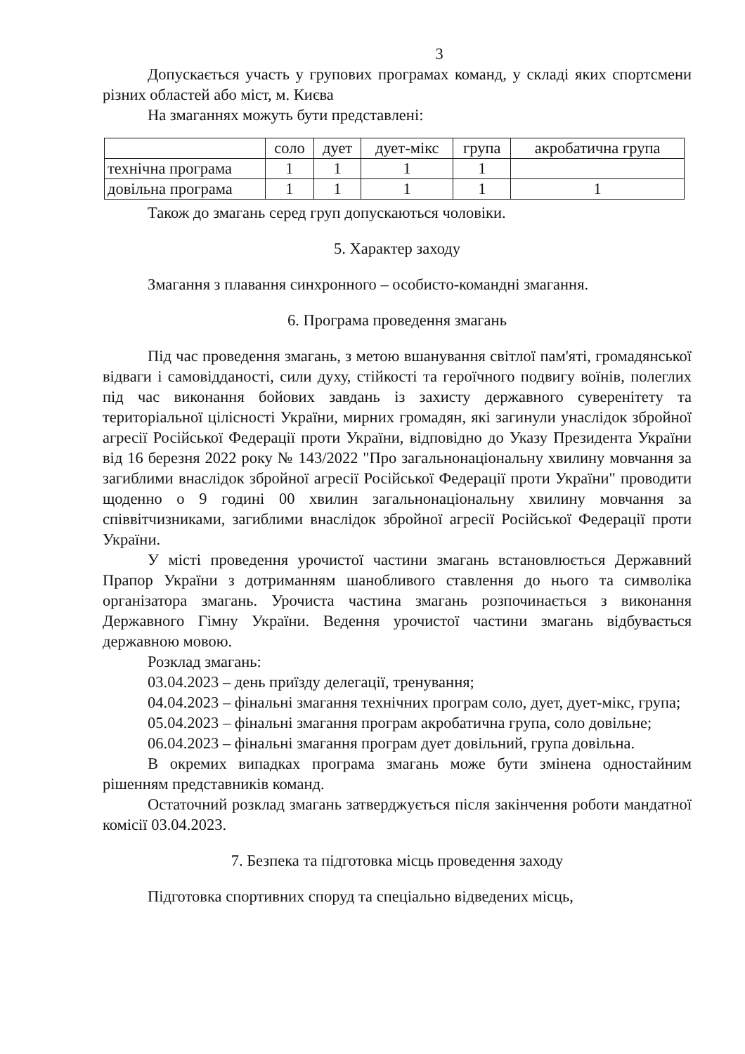3
Допускається участь у групових програмах команд, у складі яких спортсмени різних областей або міст, м. Києва
На змаганнях можуть бути представлені:
| | соло | дует | дует-мікс | група | акробатична група |
| --- | --- | --- | --- | --- | --- |
| технічна програма | 1 | 1 | 1 | 1 | |
| довільна програма | 1 | 1 | 1 | 1 | 1 |
Також до змагань серед груп допускаються чоловіки.
5. Характер заходу
Змагання з плавання синхронного – особисто-командні змагання.
6. Програма проведення змагань
Під час проведення змагань, з метою вшанування світлої пам'яті, громадянської відваги і самовідданості, сили духу, стійкості та героїчного подвигу воїнів, полеглих під час виконання бойових завдань із захисту державного суверенітету та територіальної цілісності України, мирних громадян, які загинули унаслідок збройної агресії Російської Федерації проти України, відповідно до Указу Президента України від 16 березня 2022 року № 143/2022 "Про загальнонаціональну хвилину мовчання за загиблими внаслідок збройної агресії Російської Федерації проти України" проводити щоденно о 9 годині 00 хвилин загальнонаціональну хвилину мовчання за співвітчизниками, загиблими внаслідок збройної агресії Російської Федерації проти України.
У місті проведення урочистої частини змагань встановлюється Державний Прапор України з дотриманням шанобливого ставлення до нього та символіка організатора змагань. Урочиста частина змагань розпочинається з виконання Державного Гімну України. Ведення урочистої частини змагань відбувається державною мовою.
Розклад змагань:
03.04.2023 – день приїзду делегації, тренування;
04.04.2023 – фінальні змагання технічних програм соло, дует, дует-мікс, група;
05.04.2023 – фінальні змагання програм акробатична група, соло довільне;
06.04.2023 – фінальні змагання програм дует довільний, група довільна.
В окремих випадках програма змагань може бути змінена одностайним рішенням представників команд.
Остаточний розклад змагань затверджується після закінчення роботи мандатної комісії 03.04.2023.
7. Безпека та підготовка місць проведення заходу
Підготовка спортивних споруд та спеціально відведених місць,